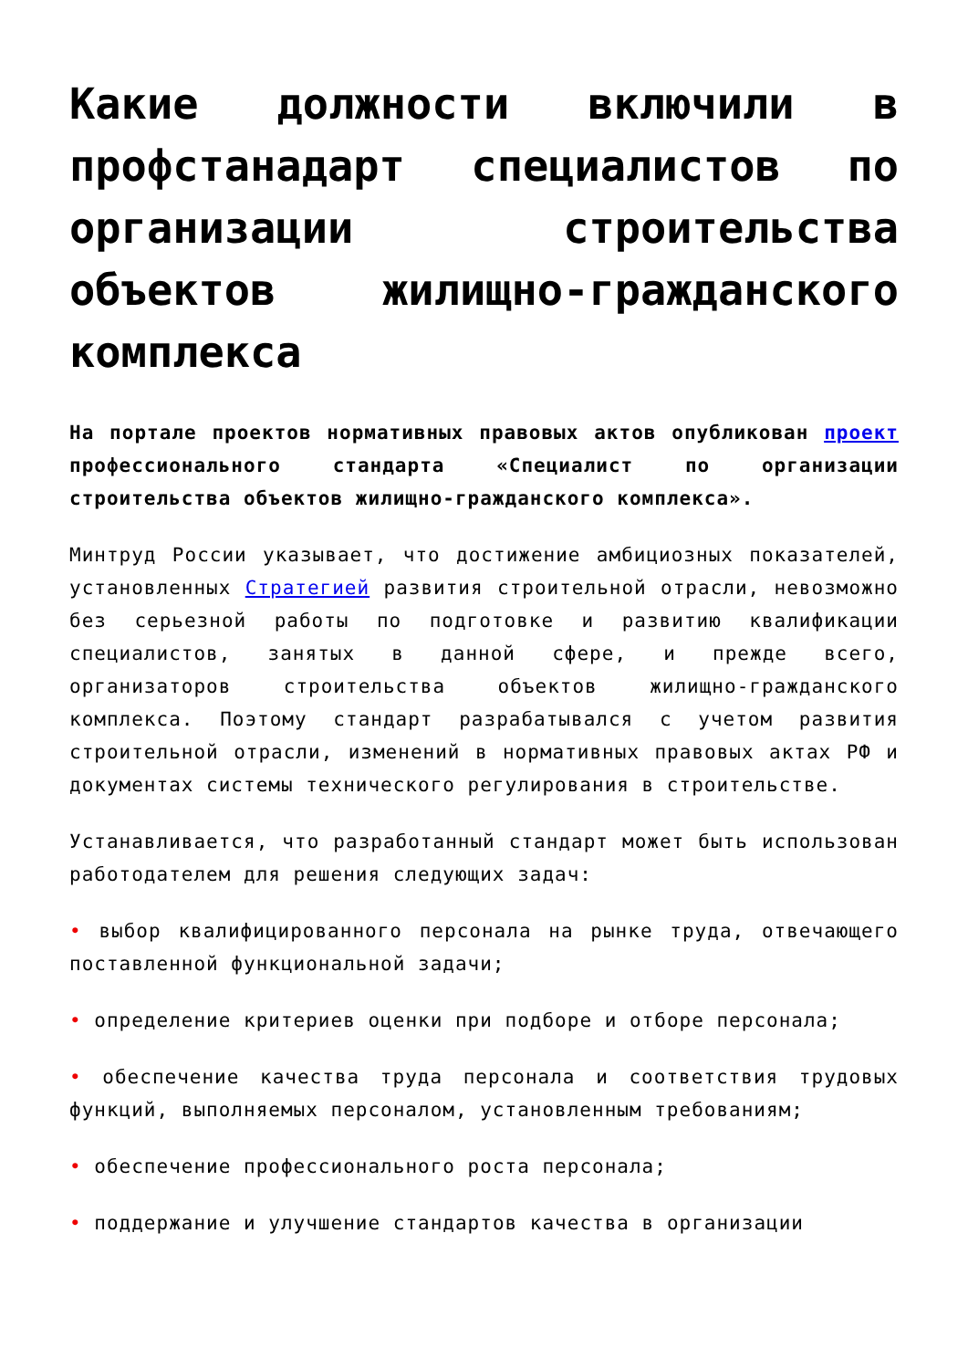Какие должности включили в профстанадарт специалистов по организации строительства объектов жилищно-гражданского комплекса
На портале проектов нормативных правовых актов опубликован проект профессионального стандарта «Специалист по организации строительства объектов жилищно-гражданского комплекса».
Минтруд России указывает, что достижение амбициозных показателей, установленных Стратегией развития строительной отрасли, невозможно без серьезной работы по подготовке и развитию квалификации специалистов, занятых в данной сфере, и прежде всего, организаторов строительства объектов жилищно-гражданского комплекса. Поэтому стандарт разрабатывался с учетом развития строительной отрасли, изменений в нормативных правовых актах РФ и документах системы технического регулирования в строительстве.
Устанавливается, что разработанный стандарт может быть использован работодателем для решения следующих задач:
• выбор квалифицированного персонала на рынке труда, отвечающего поставленной функциональной задачи;
• определение критериев оценки при подборе и отборе персонала;
• обеспечение качества труда персонала и соответствия трудовых функций, выполняемых персоналом, установленным требованиям;
• обеспечение профессионального роста персонала;
• поддержание и улучшение стандартов качества в организации